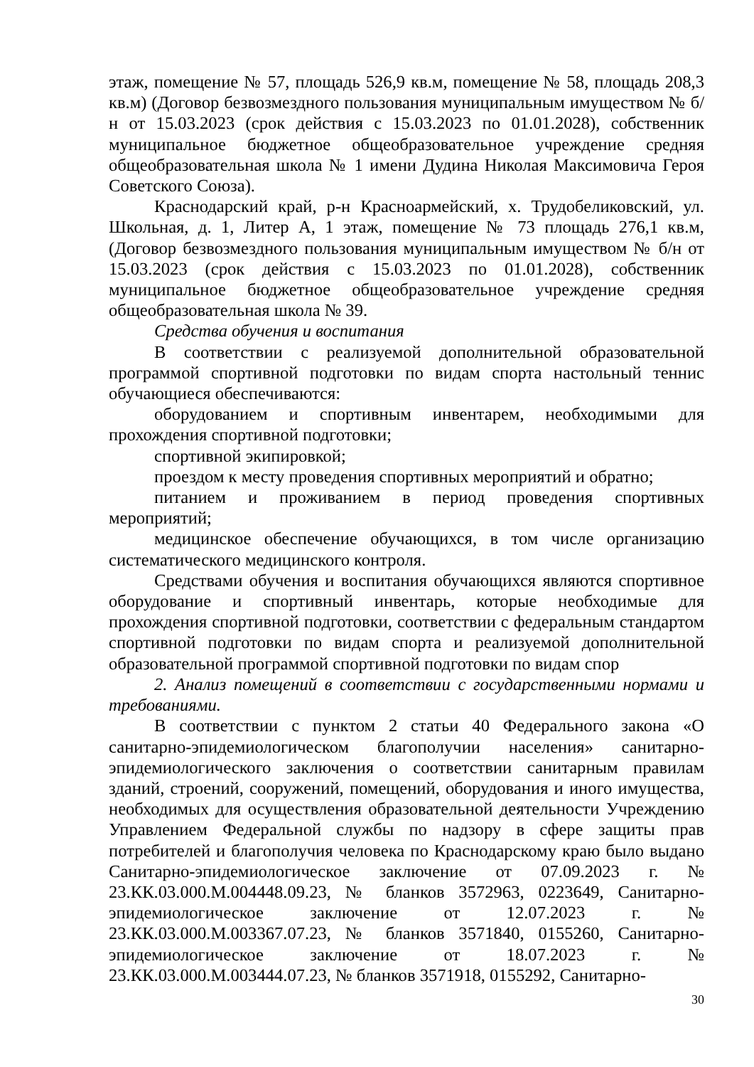этаж, помещение № 57, площадь 526,9 кв.м, помещение № 58, площадь 208,3 кв.м) (Договор безвозмездного пользования муниципальным имуществом № б/н от 15.03.2023 (срок действия с 15.03.2023 по 01.01.2028), собственник муниципальное бюджетное общеобразовательное учреждение средняя общеобразовательная школа № 1 имени Дудина Николая Максимовича Героя Советского Союза).
Краснодарский край, р-н Красноармейский, х. Трудобеликовский, ул. Школьная, д. 1, Литер А, 1 этаж, помещение № 73 площадь 276,1 кв.м, (Договор безвозмездного пользования муниципальным имуществом № б/н от 15.03.2023 (срок действия с 15.03.2023 по 01.01.2028), собственник муниципальное бюджетное общеобразовательное учреждение средняя общеобразовательная школа № 39.
Средства обучения и воспитания
В соответствии с реализуемой дополнительной образовательной программой спортивной подготовки по видам спорта настольный теннис обучающиеся обеспечиваются:
оборудованием и спортивным инвентарем, необходимыми для прохождения спортивной подготовки;
спортивной экипировкой;
проездом к месту проведения спортивных мероприятий и обратно;
питанием и проживанием в период проведения спортивных мероприятий;
медицинское обеспечение обучающихся, в том числе организацию систематического медицинского контроля.
Средствами обучения и воспитания обучающихся являются спортивное оборудование и спортивный инвентарь, которые необходимые для прохождения спортивной подготовки, соответствии с федеральным стандартом спортивной подготовки по видам спорта и реализуемой дополнительной образовательной программой спортивной подготовки по видам спор
2. Анализ помещений в соответствии с государственными нормами и требованиями.
В соответствии с пунктом 2 статьи 40 Федерального закона «О санитарно-эпидемиологическом благополучии населения» санитарно-эпидемиологического заключения о соответствии санитарным правилам зданий, строений, сооружений, помещений, оборудования и иного имущества, необходимых для осуществления образовательной деятельности Учреждению Управлением Федеральной службы по надзору в сфере защиты прав потребителей и благополучия человека по Краснодарскому краю было выдано Санитарно-эпидемиологическое заключение от 07.09.2023 г. № 23.КК.03.000.М.004448.09.23, № бланков 3572963, 0223649, Санитарно-эпидемиологическое заключение от 12.07.2023 г. № 23.КК.03.000.М.003367.07.23, № бланков 3571840, 0155260, Санитарно-эпидемиологическое заключение от 18.07.2023 г. № 23.КК.03.000.М.003444.07.23, № бланков 3571918, 0155292, Санитарно-
30